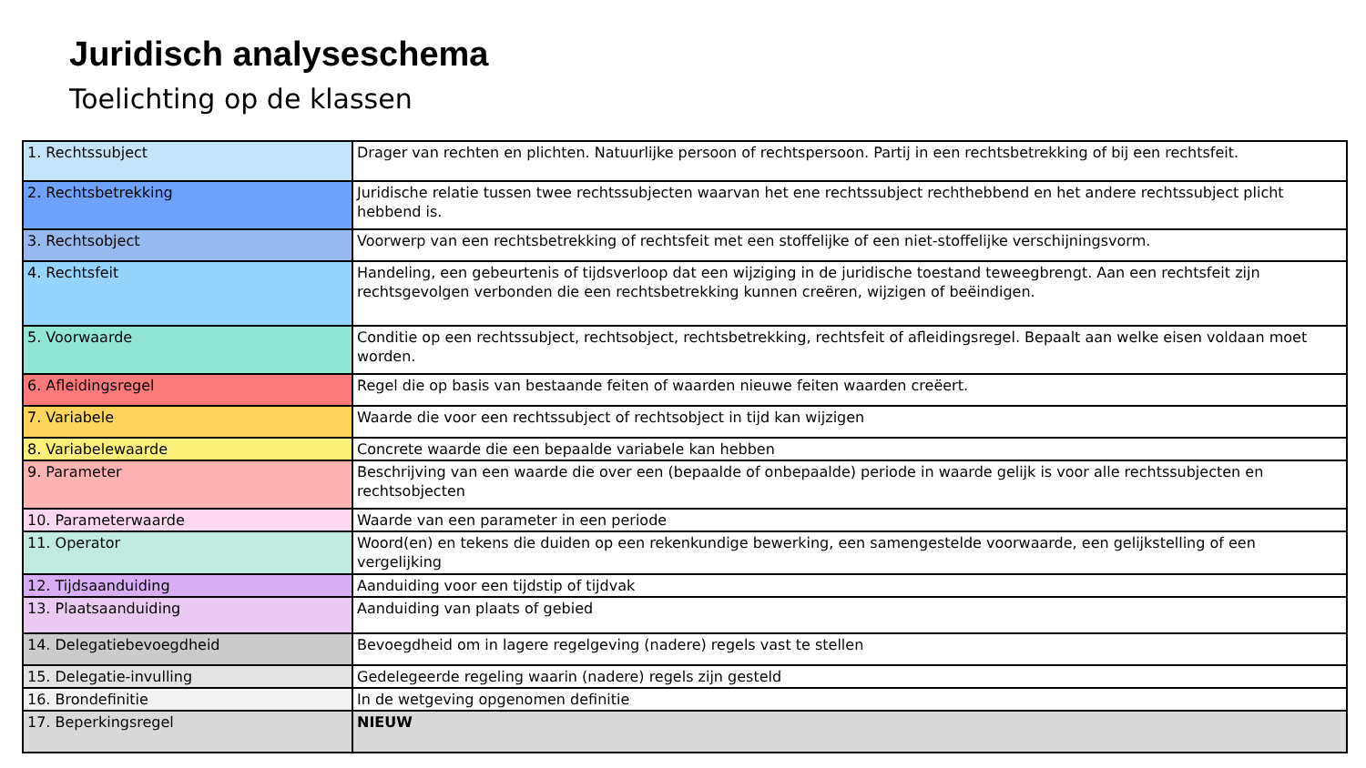Juridisch analyseschema
Toelichting op de klassen
| 1. Rechtssubject | Drager van rechten en plichten. Natuurlijke persoon of rechtspersoon. Partij in een rechtsbetrekking of bij een rechtsfeit. |
| 2. Rechtsbetrekking | Juridische relatie tussen twee rechtssubjecten waarvan het ene rechtssubject rechthebbend en het andere rechtssubject plicht hebbend is. |
| 3. Rechtsobject | Voorwerp van een rechtsbetrekking of rechtsfeit met een stoffelijke of een niet-stoffelijke verschijningsvorm. |
| 4. Rechtsfeit | Handeling, een gebeurtenis of tijdsverloop dat een wijziging in de juridische toestand teweegbrengt. Aan een rechtsfeit zijn rechtsgevolgen verbonden die een rechtsbetrekking kunnen creëren, wijzigen of beëindigen. |
| 5. Voorwaarde | Conditie op een rechtssubject, rechtsobject, rechtsbetrekking, rechtsfeit of afleidingsregel. Bepaalt aan welke eisen voldaan moet worden. |
| 6. Afleidingsregel | Regel die op basis van bestaande feiten of waarden nieuwe feiten waarden creëert. |
| 7. Variabele | Waarde die voor een rechtssubject of rechtsobject in tijd kan wijzigen |
| 8. Variabelewaarde | Concrete waarde die een bepaalde variabele kan hebben |
| 9. Parameter | Beschrijving van een waarde die over een (bepaalde of onbepaalde) periode in waarde gelijk is voor alle rechtssubjecten en rechtsobjecten |
| 10. Parameterwaarde | Waarde van een parameter in een periode |
| 11. Operator | Woord(en) en tekens die duiden op een rekenkundige bewerking, een samengestelde voorwaarde, een gelijkstelling of een vergelijking |
| 12. Tijdsaanduiding | Aanduiding voor een tijdstip of tijdvak |
| 13. Plaatsaanduiding | Aanduiding van plaats of gebied |
| 14. Delegatiebevoegdheid | Bevoegdheid om in lagere regelgeving (nadere) regels vast te stellen |
| 15. Delegatie-invulling | Gedelegeerde regeling waarin (nadere) regels zijn gesteld |
| 16. Brondefinitie | In de wetgeving opgenomen definitie |
| 17. Beperkingsregel | NIEUW |